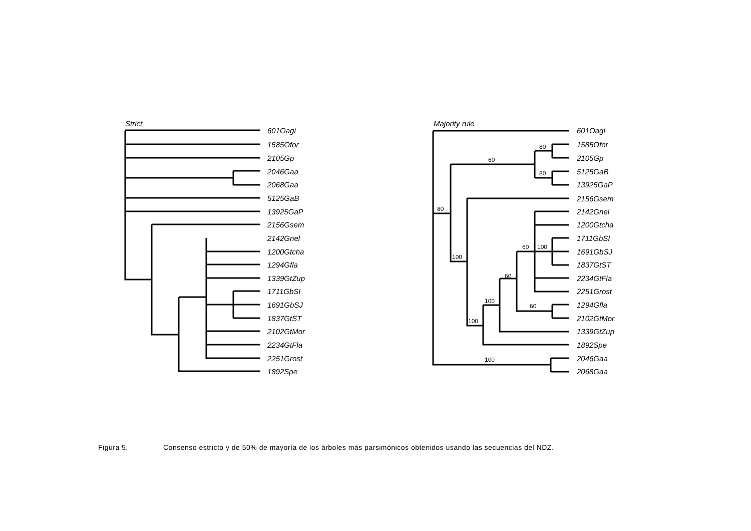Strict
601Oagi
1585Ofor
2105Gp
2046Gaa
2068Gaa
5125GaB
13925GaP
2156Gsem
2142Gnel
1200Gtcha
1294Gfla
1339GtZup
1711GbSI
1691GbSJ
1837GtST
2102GtMor
2234GtFla
2251Grost
1892Spe
Majority rule
601Oagi
1585Ofor
2105Gp
5125GaB
13925GaP
2156Gsem
2142Gnel
1200Gtcha
1711GbSI
1691GbSJ
1837GtST
2234GtFla
2251Grost
1294Gfla
2102GtMor
1339GtZup
1892Spe
2046Gaa
2068Gaa
80
60
80
80
100
60
100
60
100
60
100
100
Figura 5. Consenso estricto y de 50% de mayoría de los árboles más parsimónicos obtenidos usando las secuencias del NDZ.